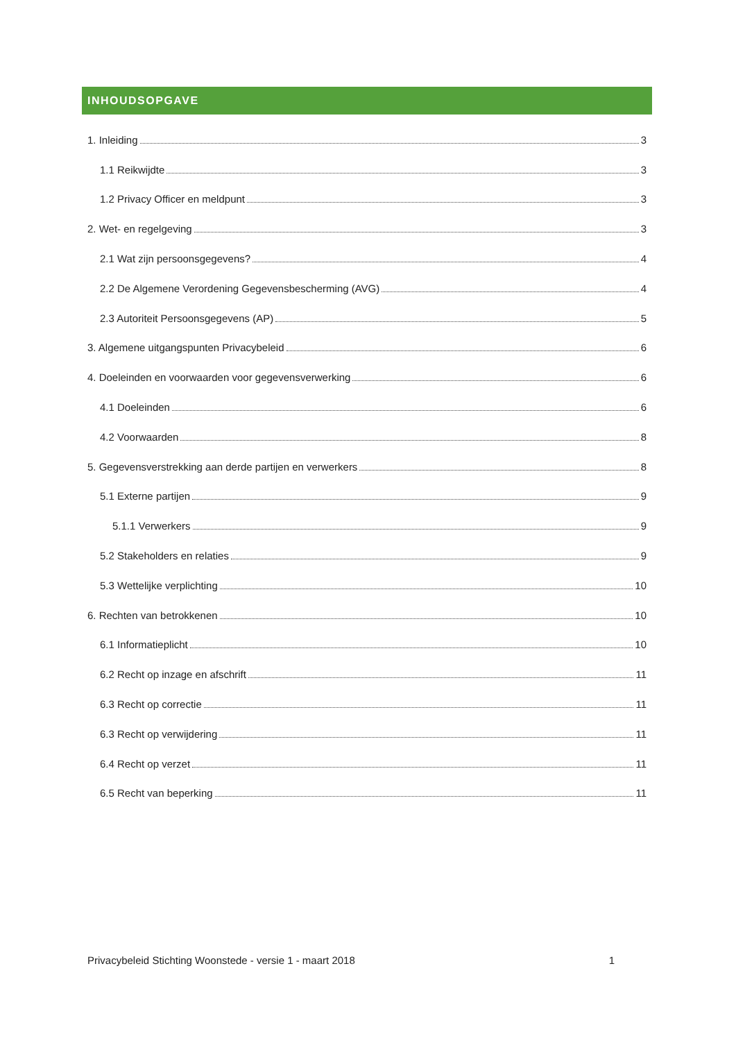INHOUDSOPGAVE
1. Inleiding 3
1.1 Reikwijdte 3
1.2 Privacy Officer en meldpunt 3
2. Wet- en regelgeving 3
2.1 Wat zijn persoonsgegevens? 4
2.2 De Algemene Verordening Gegevensbescherming (AVG) 4
2.3 Autoriteit Persoonsgegevens (AP) 5
3. Algemene uitgangspunten Privacybeleid 6
4. Doeleinden en voorwaarden voor gegevensverwerking 6
4.1 Doeleinden 6
4.2 Voorwaarden 8
5. Gegevensverstrekking aan derde partijen en verwerkers 8
5.1 Externe partijen 9
5.1.1 Verwerkers 9
5.2 Stakeholders en relaties 9
5.3 Wettelijke verplichting 10
6. Rechten van betrokkenen 10
6.1 Informatieplicht 10
6.2 Recht op inzage en afschrift 11
6.3 Recht op correctie 11
6.3 Recht op verwijdering 11
6.4 Recht op verzet 11
6.5 Recht van beperking 11
Privacybeleid Stichting Woonstede - versie 1 - maart 2018 1